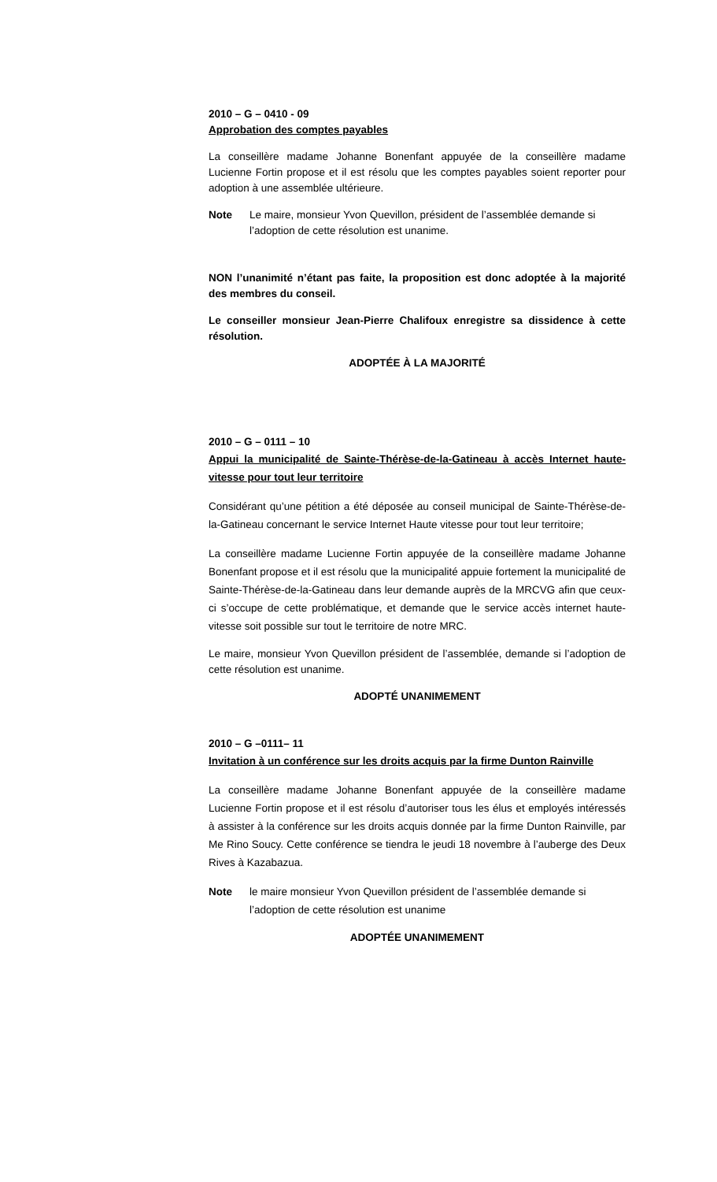2010 – G – 0410 - 09
Approbation des comptes payables
La conseillère madame Johanne Bonenfant appuyée de la conseillère madame Lucienne Fortin propose et il est résolu que les comptes payables soient reporter pour adoption à une assemblée ultérieure.
Note Le maire, monsieur Yvon Quevillon, président de l’assemblée demande si l’adoption de cette résolution est unanime.
NON l’unanimité n’étant pas faite, la proposition est donc adoptée à la majorité des membres du conseil.
Le conseiller monsieur Jean-Pierre Chalifoux enregistre sa dissidence à cette résolution.
ADOPTÉE À LA MAJORITÉ
2010 – G – 0111 – 10
Appui la municipalité de Sainte-Thérèse-de-la-Gatineau à accès Internet haute-vitesse pour tout leur territoire
Considérant qu’une pétition a été déposée au conseil municipal de Sainte-Thérèse-de-la-Gatineau concernant le service Internet Haute vitesse pour tout leur territoire;
La conseillère madame Lucienne Fortin appuyée de la conseillère madame Johanne Bonenfant propose et il est résolu que la municipalité appuie fortement la municipalité de Sainte-Thérèse-de-la-Gatineau dans leur demande auprès de la MRCVG afin que ceux-ci s’occupe de cette problématique, et demande que le service accès internet haute-vitesse soit possible sur tout le territoire de notre MRC.
Le maire, monsieur Yvon Quevillon président de l’assemblée, demande si l’adoption de cette résolution est unanime.
ADOPTÉ UNANIMEMENT
2010 – G –0111– 11
Invitation à un conférence sur les droits acquis par la firme Dunton Rainville
La conseillère madame Johanne Bonenfant appuyée de la conseillère madame Lucienne Fortin propose et il est résolu d’autoriser tous les élus et employés intéressés à assister à la conférence sur les droits acquis donnée par la firme Dunton Rainville, par Me Rino Soucy. Cette conférence se tiendra le jeudi 18 novembre à l’auberge des Deux Rives à Kazabazua.
Note le maire monsieur Yvon Quevillon président de l’assemblée demande si l’adoption de cette résolution est unanime
ADOPTÉE UNANIMEMENT